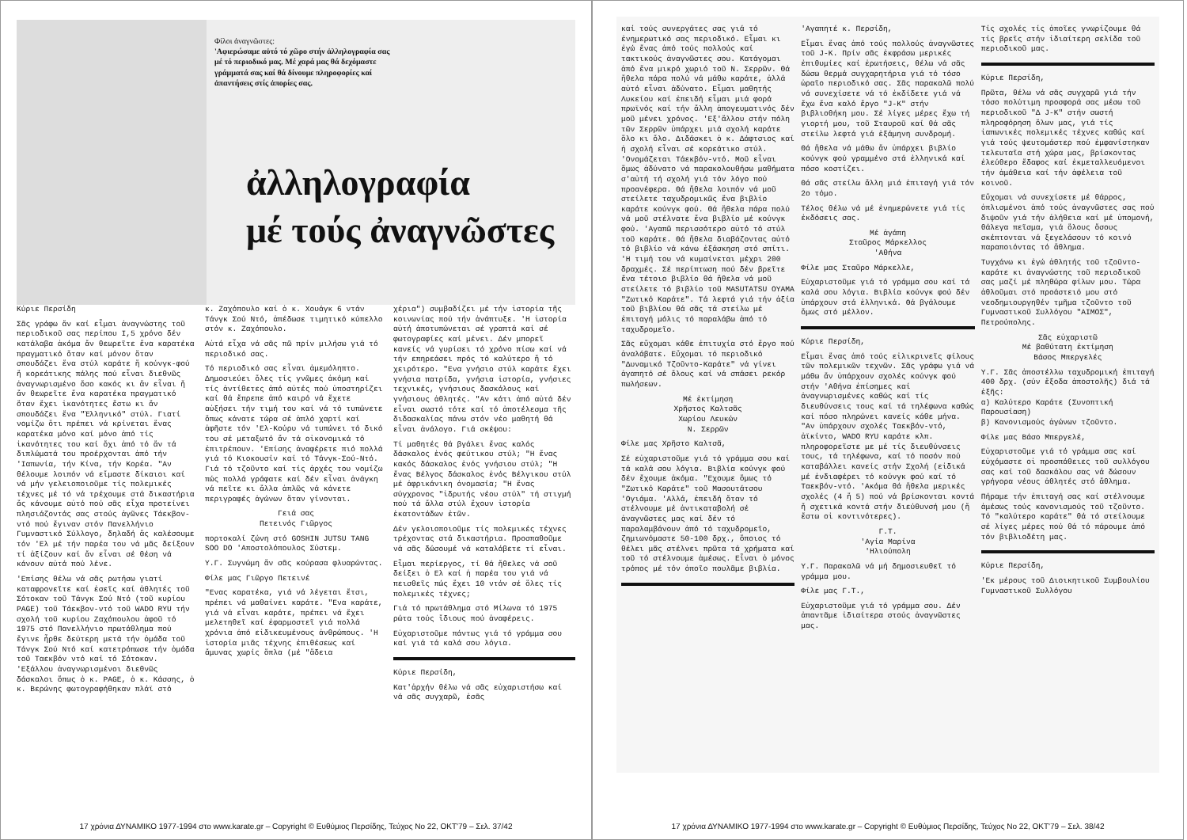Φίλοι ἀναγνῶστες:
'Αφιερώσαμε αὐτό τό χῶρο στήν ἀλληλογραφία σας μέ τό περιοδικό μας. Μέ χαρά μας θά δεχόμαστε γράμματά σας καί θά δίνουμε πληροφορίες καί ἀπαντήσεις στίς ἀπορίες σας.
ἀλληλογραφία
μέ τούς ἀναγνῶστες
Κύριε Περσίδη
Σᾶς γράφω ἄν καί εἶμαι ἀναγνώστης τοῦ περιοδικοῦ σας περίπου Ι,5 χρόνο δέν κατάλαβα ἀκόμα ἄν θεωρεῖτε ἕνα καρατέκα πραγματικό ὅταν καί μόνον ὅταν σπουδάζει ἕνα στύλ καράτε ἤ κούνγκ-φού ἤ κορεάτικης πάλης πού εἶναι διεθνῶς ἀναγνωρισμένο ὅσο κακός κι ἄν εἶναι ἤ ἄν θεωρεῖτε ἕνα καρατέκα πραγματικό ὅταν ἔχει ἱκανότητες ἔστω κι ἄν σπουδάζει ἕνα "Ἑλληνικό" στύλ. Γιατί νομίζω ὅτι πρέπει νά κρίνεται ἕνας καρατέκα μόνο καί μόνο ἀπό τίς ἱκανότητες του καί ὄχι ἀπό τό ἄν τά διπλώματά του προέρχονται ἀπό τήν 'Ιαπωνία, τήν Κίνα, τήν Κορέα. "Αν θέλουμε λοιπόν νά εἴμαστε δίκαιοι καί νά μήν γελειοποιοῦμε τίς πολεμικές τέχνες μέ τό νά τρέχουμε στά δικαστήρια ἄς κάνουμε αὐτό πού σᾶς εἶχα προτείνει πλησιάζοντάς σας στούς ἀγῶνες Τάεκβον-ντό πού ἔγιναν στόν Πανελλήνιο Γυμναστικό Σύλλογο, δηλαδή ἄς καλέσουμε τόν 'Ελ μέ τήν παρέα του νά μᾶς δείξουν τί ἀξίζουν καί ἄν εἶναι σέ θέση νά κάνουν αὐτά πού λένε.
'Επίσης θέλω νά σᾶς ρωτήσω γιατί καταφρονεῖτε καί ἐσεῖς καί ἀθλητές τοῦ Σότοκαν τοῦ Τάνγκ Σού Ντό (τοῦ κυρίου PAGE) τοῦ Τάεκβον-ντό τοῦ WADO RYU τήν σχολή τοῦ κυρίου Ζαχόπουλου ἀφοῦ τό 1975 στό Πανελλήνιο πρωτάθλημα πού ἔγινε ἦρθε δεύτερη μετά τήν ὁμάδα τοῦ Τάνγκ Σού Ντό καί κατετρόπωσε τήν ὁμάδα τοῦ Ταεκβόν ντό καί τό Σότοκαν. 'Εξάλλου ἀναγνωρισμένοι διεθνῶς δάσκαλοι ὅπως ὁ κ. PAGE, ὁ κ. Κάσσης, ὁ κ. Βερώνης φωτογραφήθηκαν πλάϊ στό
κ. Ζαχόπουλο καί ὁ κ. Χουάγκ 6 ντάν Τάνγκ Σού Ντό, ἀπέδωσε τιμητικό κύπελλο στόν κ. Ζαχόπουλο.
Αὐτά εἶχα νά σᾶς πῶ πρίν μιλήσω γιά τό περιοδικό σας.
Τό περιοδικό σας εἶναι ἀμεμόληπτο. Δημοσιεύει ὅλες τίς γνῶμες ἀκόμη καί τίς ἀντίθετες ἀπό αὐτές πού ὑποστηρίζει καί θά ἔπρεπε ἀπό καιρό νά ἔχετε αὐξήσει τήν τιμή του καί νά τό τυπώνετε ὅπως κάνατε τώρα σέ ἁπλό χαρτί καί ἀφῆστε τόν 'Ελ-Κούρυ νά τυπώνει τό δικό του σέ μεταξωτό ἄν τά οἰκονομικά τό ἐπιτρέπουν. 'Επίσης ἀναφέρετε πιό πολλά γιά τό Κιοκουσίν καί τό Τάνγκ-Σού-Ντό. Γιά τό τζοῦντο καί τίς ἀρχές του νομίζω πώς πολλά γράφατε καί δέν εἶναι ἀνάγκη νά πεῖτε κι ἄλλα ἁπλῶς νά κάνετε περιγραφές ἀγώνων ὅταν γίνονται.
Γειά σας
Πετεινός Γιῶργος
πορτοκαλί ζώνη στό GOSHIN JUTSU TANG SOO DO 'Αποστολόπουλος Σύστεμ.
Υ.Γ. Συγνώμη ἄν σᾶς κούρασα φλυαρώντας.
Φίλε μας Γιῶργο Πετεινέ
"Ενας καρατέκα, γιά νά λέγεται ἔτσι, πρέπει νά μαθαίνει καράτε. "Ενα καράτε, γιά νά εἶναι καράτε, πρέπει νά ἔχει μελετηθεῖ καί ἐφαρμοστεῖ γιά πολλά χρόνια ἀπό εἰδικευμένους ἀνθρώπους. 'Η ἱστορία μιᾶς τέχνης ἐπιθέσεως καί ἄμυνας χωρίς ὅπλα (μέ "ἄδεια
χέρια") συμβαδίζει μέ τήν ἱστορία τῆς κοινωνίας πού τήν ἀνάπτυξε. 'Η ἱστορία αὐτή ἀποτυπώνεται σέ γραπτά καί σέ φωτογραφίες καί μένει. Δέν μπορεῖ κανείς νά γυρίσει τό χρόνο πίσω καί νά τήν επηρεάσει πρός τό καλύτερο ἤ τό χειρότερο. "Ενα γνήσιο στύλ καράτε ἔχει γνήσια πατρίδα, γνήσια ἱστορία, γνήσιες τεχνικές, γνήσιους δασκάλους καί γνήσιους ἀθλητές. "Αν κάτι ἀπό αὐτά δέν εἶναι σωστό τότε καί τό ἀποτέλεσμα τῆς διδασκαλίας πάνω στόν νέο μαθητή θά εἶναι ἀνάλογο. Γιά σκέψου:
Τί μαθητές θά βγάλει ἕνας καλός δάσκαλος ἑνός φεύτικου στύλ; "Η ἕνας κακός δάσκαλος ἑνός γνήσιου στύλ; "Η ἕνας Βέλγος δάσκαλος ἑνός Βέλγικου στύλ μέ ἀφρικάνικη ὀνομασία; "Η ἕνας σύγχρονος "ἱδρυτής νέου στύλ" τή στιγμή πού τά ἄλλα στύλ ἔχουν ἱστορία ἑκατοντάδων ἐτῶν.
Δέν γελοιοποιοῦμε τίς πολεμικές τέχνες τρέχοντας στά δικαστήρια. Προσπαθοῦμε νά σᾶς δώσουμέ νά καταλάβετε τί εἶναι.
Εἶμαι περίεργος, τί θά ἤθελες νά σοῦ δείξει ὁ Ελ καί ἡ παρέα του γιά νά πεισθεῖς πώς ἔχει 10 ντάν σέ ὅλες τίς πολεμικές τέχνες;
Γιά τό πρωτάθλημα στό Μίλωνα τό 1975 ρώτα τούς ἴδιους πού ἀναφέρεις.
Εὐχαριστοῦμε πάντως γιά τό γράμμα σου καί γιά τά καλά σου λόγια.
Κύριε Περσίδη,
Κατ'ἀρχήν θέλω νά σᾶς εὐχαριστήσω καί νά σᾶς συγχαρῶ, ἐσᾶς
17 χρόνια ΔΥΝΑΜΙΚΟ 1977-1994 στο www.karate.gr – Copyright © Ευθύμιος Περσίδης, Τεύχος Νο 22, ΟΚΤ'79 – Σελ. 37/42
καί τούς συνεργάτες σας γιά τό ἐνημερωτικό σας περιοδικό. Εἶμαι κι ἐγώ ἕνας ἀπό τούς πολλούς καί τακτικούς ἀναγνῶστες σου. Κατάγομαι ἀπό ἕνα μικρό χωριό τοῦ Ν. Σερρῶν. Θά ἤθελα πάρα πολύ νά μάθω καράτε, ἀλλά αὐτό εἶναι ἀδύνατο. Εἶμαι μαθητής Λυκείου καί ἐπειδή εἶμαι μιά φορά πρωϊνός καί τήν ἄλλη ἀπογευματινός δέν μοῦ μένει χρόνος. 'Εξ'ἄλλου στήν πόλη τῶν Σερρῶν ὑπάρχει μιά σχολή καράτε ὅλο κι ὅλο. Διδάσκει ὁ κ. Δάφτσιος καί ἡ σχολή εἶναι σέ κορεάτικο στύλ. 'Ονομάζεται Τάεκβόν-ντό. Μοῦ εἶναι ὅμως ἀδύνατο νά παρακολουθήσω μαθήματα σ'αὐτή τή σχολή γιά τόν λόγο πού προανέφερα. Θά ἤθελα λοιπόν νά μοῦ στείλετε ταχυδρομικῶς ἕνα βιβλίο καράτε κούνγκ φού. Θά ἤθελα πάρα πολύ νά μοῦ στέλνατε ἕνα βιβλίο μέ κούνγκ φού. 'Αγαπῶ περισσότερο αὐτό τό στύλ τοῦ καράτε. Θά ἤθελα διαβάζοντας αὐτό τό βιβλίο νά κάνω ἐξάσκηση στό σπίτι. 'Η τιμή του νά κυμαίνεται μέχρι 200 δραχμές. Σέ περίπτωση πού δέν βρεῖτε ἕνα τέτοιο βιβλίο θά ἤθελα νά μοῦ στείλετε τό βιβλίο τοῦ MASUTATSU OYAMA "Ζωτικό Καράτε". Τά λεφτά γιά τήν ἀξία τοῦ βιβλίου θά σᾶς τά στείλω μέ ἐπιταγή μόλις τό παραλάβω ἀπό τό ταχυδρομεῖο.
Σᾶς εὔχομαι κάθε ἐπιτυχία στό ἔργο πού ἀναλάβατε. Εὔχομαι τό περιοδικό "Δυναμικό Τζοῦντο-Καράτε" νά γίνει ἀγαπητό σέ ὅλους καί νά σπάσει ρεκόρ πωλήσεων.
Μέ ἐκτίμηση
Χρῆστος Καλτσᾶς
Χωρίου Λευκών
Ν. Σερρῶν
Φίλε μας Χρῆστο Καλτσᾶ,
Σέ εὐχαριστοῦμε γιά τό γράμμα σου καί τά καλά σου λόγια. Βιβλία κούνγκ φού δέν ἔχουμε ἀκόμα. "Εχουμε ὅμως τό "Ζωτικό Καράτε" τοῦ Μασουτάτσου 'Ογιάμα. 'Αλλά, ἐπειδή ὅταν τό στέλνουμε μέ ἀντικαταβολή σέ ἀναγνῶστες μας καί δέν τό παραλαμβάνουν ἀπό τό ταχυδρομεῖο, ζημιωνόμαστε 50-100 δρχ., ὅποιος τό θέλει μᾶς στέλνει πρῶτα τά χρήματα καί τοῦ τό στέλνουμε ἀμέσως. Εἶναι ὁ μόνος τρόπος μέ τόν ὁποῖο πουλᾶμε βιβλία.
'Αγαπητέ κ. Περσίδη,
Εἶμαι ἕνας ἀπό τούς πολλούς ἀναγνῶστες τοῦ J-K. Πρίν σᾶς ἐκφράσω μερικές ἐπιθυμίες καί ἐρωτήσεις, θέλω νά σᾶς δώσω θερμά συγχαρητήρια γιά τό τόσο ὡραῖο περιοδικό σας. Σᾶς παρακαλῶ πολύ νά συνεχίσετε νά τό ἐκδίδετε γιά νά ἔχω ἕνα καλό ἔργο "J-K" στήν βιβλιοθήκη μου. Σέ λίγες μέρες ἔχω τή γιορτή μου, τοῦ Σταυροῦ καί θά σᾶς στείλω λεφτά γιά ἑξάμηνη συνδρομή.
Θά ἤθελα νά μάθω ἄν ὑπάρχει βιβλίο κούνγκ φού γραμμένο στά ἑλληνικά καί πόσο κοστίζει.
Θά σᾶς στείλω ἄλλη μιά ἐπιταγή γιά τόν 2ο τόμο.
Τέλος θέλω νά μέ ἐνημερώνετε γιά τίς ἐκδόσεις σας.
Μέ ἀγάπη
Σταῦρος Μάρκελλος
'Αθήνα
Φίλε μας Σταῦρο Μάρκελλε,
Εὐχαριστοῦμε γιά τό γράμμα σου καί τά καλά σου λόγια. Βιβλία κούνγκ φού δέν ὑπάρχουν στά ἑλληνικά. Θά βγάλουμε ὅμως στό μέλλον.
Κύριε Περσίδη,
Εἶμαι ἕνας ἀπό τούς εἰλικρινεῖς φίλους τῶν πολεμικῶν τεχνῶν. Σᾶς γράφω γιά νά μάθω ἄν ὑπάρχουν σχολές κούνγκ φού στήν 'Αθήνα ἐπίσημες καί ἀναγνωρισμένες καθώς καί τίς διευθύνσεις τους καί τά τηλέφωνα καθώς καί πόσο πληρώνει κανείς κάθε μήνα. "Αν ὑπάρχουν σχολές Ταεκβόν-ντό, ἀϊκίντο, WADO RYU καράτε κλπ. πληροφορεῖστε με μέ τίς διευθύνσεις τους, τά τηλέφωνα, καί τό ποσόν πού καταβάλλει κανείς στήν Σχολή (εἰδικά μέ ἐνδιαφέρει τό κούνγκ φού καί τό Ταεκβόν-ντό. 'Ακόμα θά ἤθελα μερικές σχολές (4 ἤ 5) πού νά βρίσκονται κοντά ἤ σχετικά κοντά στήν διεύθυνσή μου (ἤ ἔστω οἱ κοντινότερες).
Γ.Τ.
'Αγία Μαρίνα
'Ηλιούπολη
Υ.Γ. Παρακαλῶ νά μή δημοσιευθεῖ τό γράμμα μου.
Φίλε μας Γ.Τ.,
Εὐχαριστοῦμε γιά τό γράμμα σου. Δέν ἀπαντᾶμε ἰδιαίτερα στούς ἀναγνῶστες μας.
Τίς σχολές τίς ὁποῖες γνωρίζουμε θά τίς βρεῖς στήν ἰδιαίτερη σελίδα τοῦ περιοδικοῦ μας.
Κύριε Περσίδη,
Πρῶτα, θέλω νά σᾶς συγχαρῶ γιά τήν τόσο πολύτιμη προσφορά σας μέσω τοῦ περιοδικοῦ "Δ J-K" στήν σωστή πληροφόρηση ὅλων μας, γιά τίς ἰαπωνικές πολεμικές τέχνες καθώς καί γιά τούς ψευτομάστερ πού ἐμφανίστηκαν τελευταῖα στή χώρα μας, βρίσκοντας ἐλεύθερο ἔδαφος καί ἐκμεταλλευόμενοι τήν ἀμάθεια καί τήν ἀφέλεια τοῦ κοινοῦ.
Εὔχομαι νά συνεχίσετε μέ θάρρος, ὁπλισμένοι ἀπό τούς ἀναγνῶστες σας πού διψοῦν γιά τήν ἀλήθεια καί μέ ὑπομονή, θάλεγα πεῖσμα, γιά ὅλους ὅσους σκέπτονται νά ξεγελάσουν τό κοινό παραποιόντας τό ἄθλημα.
Τυγχάνω κι ἐγώ ἀθλητής τοῦ τζοῦντο-καράτε κι ἀναγνώστης τοῦ περιοδικοῦ σας μαζί μέ πληθώρα φίλων μου. Τώρα ἀθλοῦμαι στό προάστειό μου στό νεοδημιουργηθέν τμῆμα τζοῦντο τοῦ Γυμναστικοῦ Συλλόγου "ΑΙΜΟΣ", Πετρούπολης.
Σᾶς εὐχαριστῶ
Μέ βαθύτατη ἐκτίμηση
Βάσος Μπεργελές
Υ.Γ. Σᾶς ἀποστέλλω ταχυδρομική ἐπιταγή 400 δρχ. (σύν ἔξοδα ἀποστολῆς) διά τά ἑξῆς:
α) Καλύτερο Καράτε (Συνοπτική Παρουσίαση)
β) Κανονισμούς ἀγώνων τζοῦντο.
Φίλε μας Βάσο Μπεργελέ,
Εὐχαριστοῦμε γιά τό γράμμα σας καί εὐχόμαστε οἱ προσπάθειες τοῦ συλλόγου σας καί τοῦ δασκάλου σας νά δώσουν γρήγορα νέους ἀθλητές στό ἄθλημα.
Πήραμε τήν ἐπιταγή σας καί στέλνουμε ἀμέσως τούς κανονισμούς τοῦ τζοῦντο. Τό "καλύτερο καράτε" θά τό στείλουμε σέ λίγες μέρες πού θά τό πάρουμε ἀπό τόν βιβλιοδέτη μας.
Κύριε Περσίδη,
'Εκ μέρους τοῦ Διοικητικοῦ Συμβουλίου Γυμναστικοῦ Συλλόγου
17 χρόνια ΔΥΝΑΜΙΚΟ 1977-1994 στο www.karate.gr – Copyright © Ευθύμιος Περσίδης, Τεύχος Νο 22, ΟΚΤ'79 – Σελ. 38/42